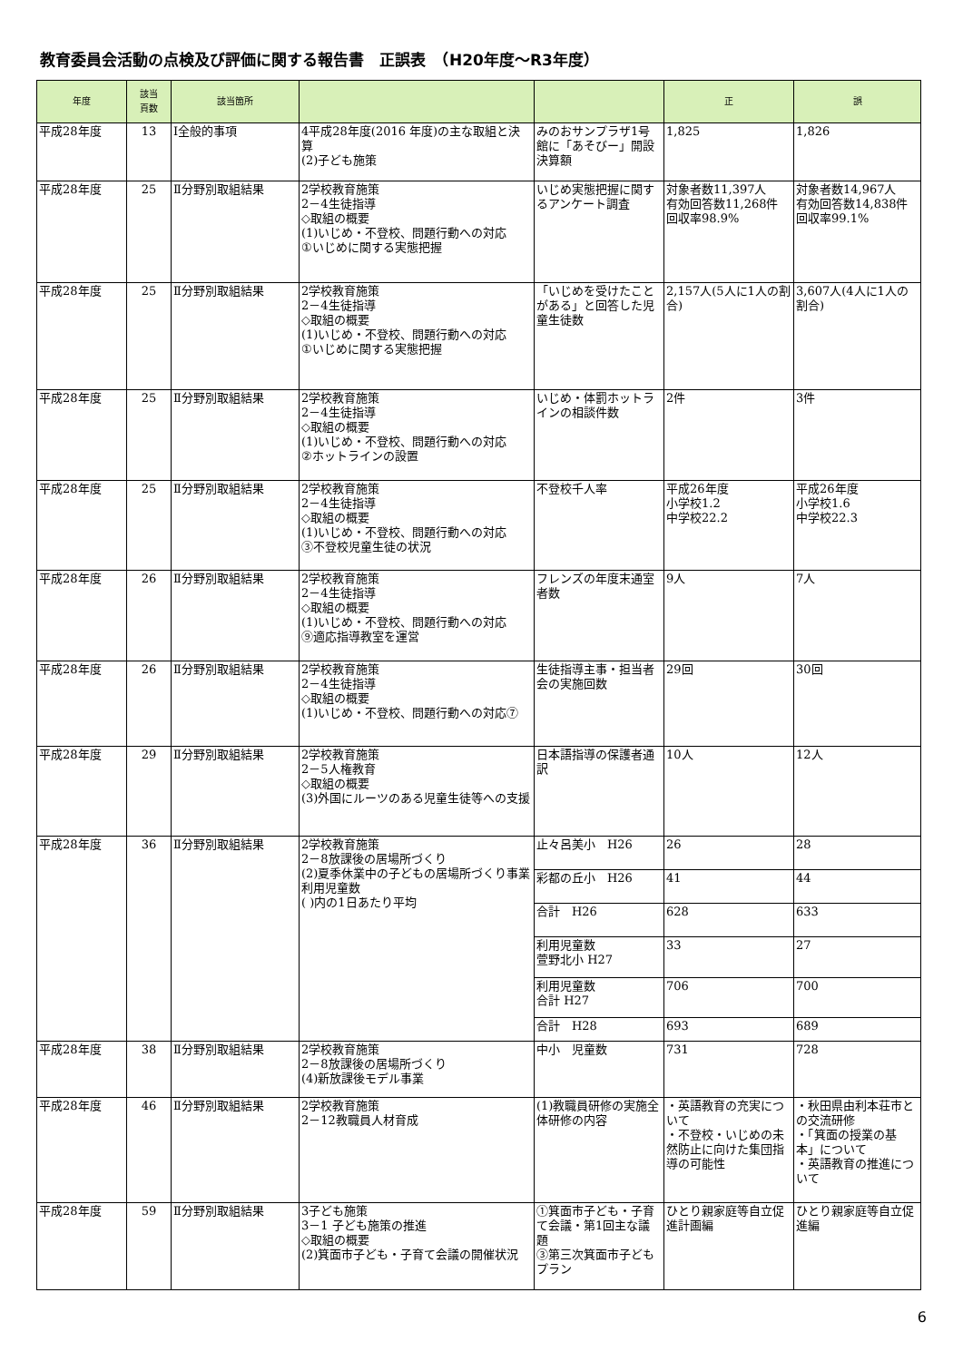教育委員会活動の点検及び評価に関する報告書　正誤表　（H20年度～R3年度）
| 年度 | 該当 頁数 | 該当箇所 | | | 正 | 誤 |
| --- | --- | --- | --- | --- | --- | --- |
| 平成28年度 | 13 | Ⅰ全般的事項 | 4平成28年度(2016 年度)の主な取組と決算 (2)子ども施策 | みのおサンプラザ1号館に「あそびー」開設決算額 | 1,825 | 1,826 |
| 平成28年度 | 25 | Ⅱ分野別取組結果 | 2学校教育施策 2－4生徒指導 ◇取組の概要 (1)いじめ・不登校、問題行動への対応 ①いじめに関する実態把握 | いじめ実態把握に関するアンケート調査 | 対象者数11,397人 有効回答数11,268件 回収率98.9% | 対象者数14,967人 有効回答数14,838件 回収率99.1% |
| 平成28年度 | 25 | Ⅱ分野別取組結果 | 2学校教育施策 2－4生徒指導 ◇取組の概要 (1)いじめ・不登校、問題行動への対応 ①いじめに関する実態把握 | 「いじめを受けたことがある」と回答した児童生徒数 | 2,157人(5人に1人の割合) | 3,607人(4人に1人の割合) |
| 平成28年度 | 25 | Ⅱ分野別取組結果 | 2学校教育施策 2－4生徒指導 ◇取組の概要 (1)いじめ・不登校、問題行動への対応 ②ホットラインの設置 | いじめ・体罰ホットラインの相談件数 | 2件 | 3件 |
| 平成28年度 | 25 | Ⅱ分野別取組結果 | 2学校教育施策 2－4生徒指導 ◇取組の概要 (1)いじめ・不登校、問題行動への対応 ③不登校児童生徒の状況 | 不登校千人率 | 平成26年度 小学校1.2 中学校22.2 | 平成26年度 小学校1.6 中学校22.3 |
| 平成28年度 | 26 | Ⅱ分野別取組結果 | 2学校教育施策 2－4生徒指導 ◇取組の概要 (1)いじめ・不登校、問題行動への対応 ⑨適応指導教室を運営 | フレンズの年度末通室者数 | 9人 | 7人 |
| 平成28年度 | 26 | Ⅱ分野別取組結果 | 2学校教育施策 2－4生徒指導 ◇取組の概要 (1)いじめ・不登校、問題行動への対応⑦ | 生徒指導主事・担当者会の実施回数 | 29回 | 30回 |
| 平成28年度 | 29 | Ⅱ分野別取組結果 | 2学校教育施策 2－5人権教育 ◇取組の概要 (3)外国にルーツのある児童生徒等への支援 | 日本語指導の保護者通訳 | 10人 | 12人 |
| 平成28年度 | 36 | Ⅱ分野別取組結果 | 2学校教育施策 2－8放課後の居場所づくり (2)夏季休業中の子どもの居場所づくり事業 利用児童数 ( )内の1日あたり平均 | 止々呂美小 H26 | 26 | 28 |
| | | | | 彩都の丘小 H26 | 41 | 44 |
| | | | | 合計 H26 | 628 | 633 |
| | | | | 利用児童数 萱野北小 H27 | 33 | 27 |
| | | | | 利用児童数 合計 H27 | 706 | 700 |
| | | | | 合計 H28 | 693 | 689 |
| 平成28年度 | 38 | Ⅱ分野別取組結果 | 2学校教育施策 2－8放課後の居場所づくり (4)新放課後モデル事業 | 中小 児童数 | 731 | 728 |
| 平成28年度 | 46 | Ⅱ分野別取組結果 | 2学校教育施策 2－12教職員人材育成 | (1)教職員研修の実施全体研修の内容 | ・英語教育の充実について ・不登校・いじめの未然防止に向けた集団指導の可能性 | ・秋田県由利本荘市との交流研修 ・「箕面の授業の基本」について ・英語教育の推進について |
| 平成28年度 | 59 | Ⅱ分野別取組結果 | 3子ども施策 3－1 子ども施策の推進 ◇取組の概要 (2)箕面市子ども・子育て会議の開催状況 | ①箕面市子ども・子育て会議・第1回主な議題 ③第三次箕面市子どもプラン | ひとり親家庭等自立促進計画編 | ひとり親家庭等自立促進編 |
6